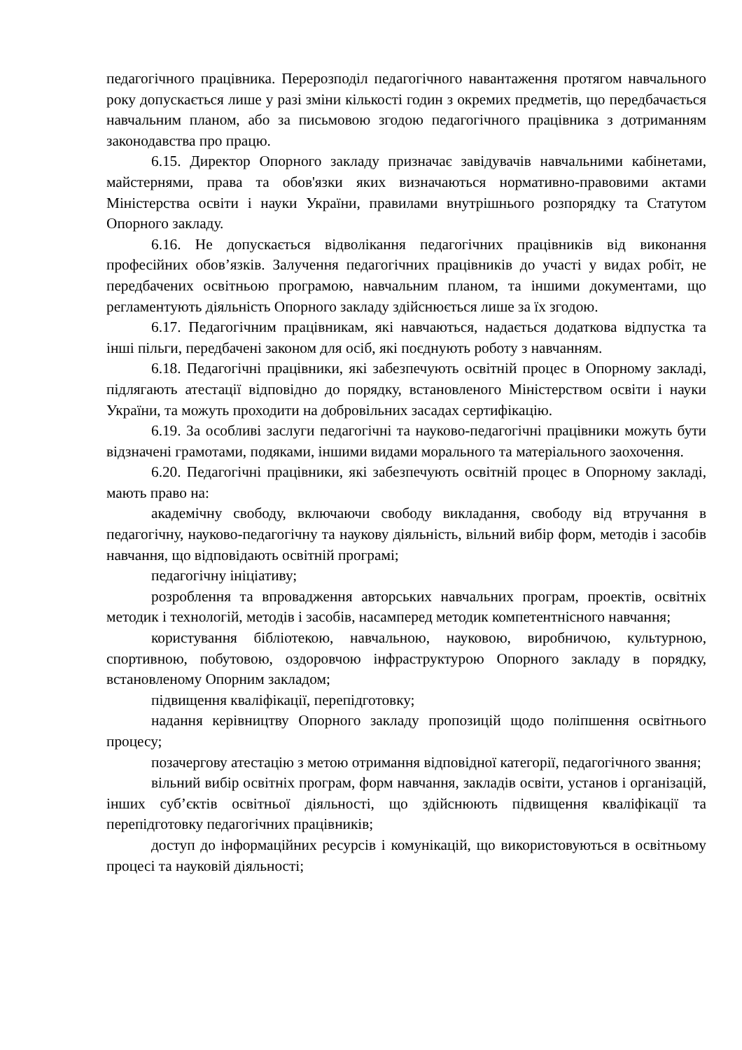педагогічного працівника. Перерозподіл педагогічного навантаження протягом навчального року допускається лише у разі зміни кількості годин з окремих предметів, що передбачається навчальним планом, або за письмовою згодою педагогічного працівника з дотриманням законодавства про працю.
6.15. Директор Опорного закладу призначає завідувачів навчальними кабінетами, майстернями, права та обов'язки яких визначаються нормативно-правовими актами Міністерства освіти і науки України, правилами внутрішнього розпорядку та Статутом Опорного закладу.
6.16. Не допускається відволікання педагогічних працівників від виконання професійних обов’язків. Залучення педагогічних працівників до участі у видах робіт, не передбачених освітньою програмою, навчальним планом, та іншими документами, що регламентують діяльність Опорного закладу здійснюється лише за їх згодою.
6.17. Педагогічним працівникам, які навчаються, надається додаткова відпустка та інші пільги, передбачені законом для осіб, які поєднують роботу з навчанням.
6.18. Педагогічні працівники, які забезпечують освітній процес в Опорному закладі, підлягають атестації відповідно до порядку, встановленого Міністерством освіти і науки України, та можуть проходити на добровільних засадах сертифікацію.
6.19. За особливі заслуги педагогічні та науково-педагогічні працівники можуть бути відзначені грамотами, подяками, іншими видами морального та матеріального заохочення.
6.20. Педагогічні працівники, які забезпечують освітній процес в Опорному закладі, мають право на:
академічну свободу, включаючи свободу викладання, свободу від втручання в педагогічну, науково-педагогічну та наукову діяльність, вільний вибір форм, методів і засобів навчання, що відповідають освітній програмі;
педагогічну ініціативу;
розроблення та впровадження авторських навчальних програм, проектів, освітніх методик і технологій, методів і засобів, насамперед методик компетентнісного навчання;
користування бібліотекою, навчальною, науковою, виробничою, культурною, спортивною, побутовою, оздоровчою інфраструктурою Опорного закладу в порядку, встановленому Опорним закладом;
підвищення кваліфікації, перепідготовку;
надання керівництву Опорного закладу пропозицій щодо поліпшення освітнього процесу;
позачергову атестацію з метою отримання відповідної категорії, педагогічного звання;
вільний вибір освітніх програм, форм навчання, закладів освіти, установ і організацій, інших суб’єктів освітньої діяльності, що здійснюють підвищення кваліфікації та перепідготовку педагогічних працівників;
доступ до інформаційних ресурсів і комунікацій, що використовуються в освітньому процесі та науковій діяльності;